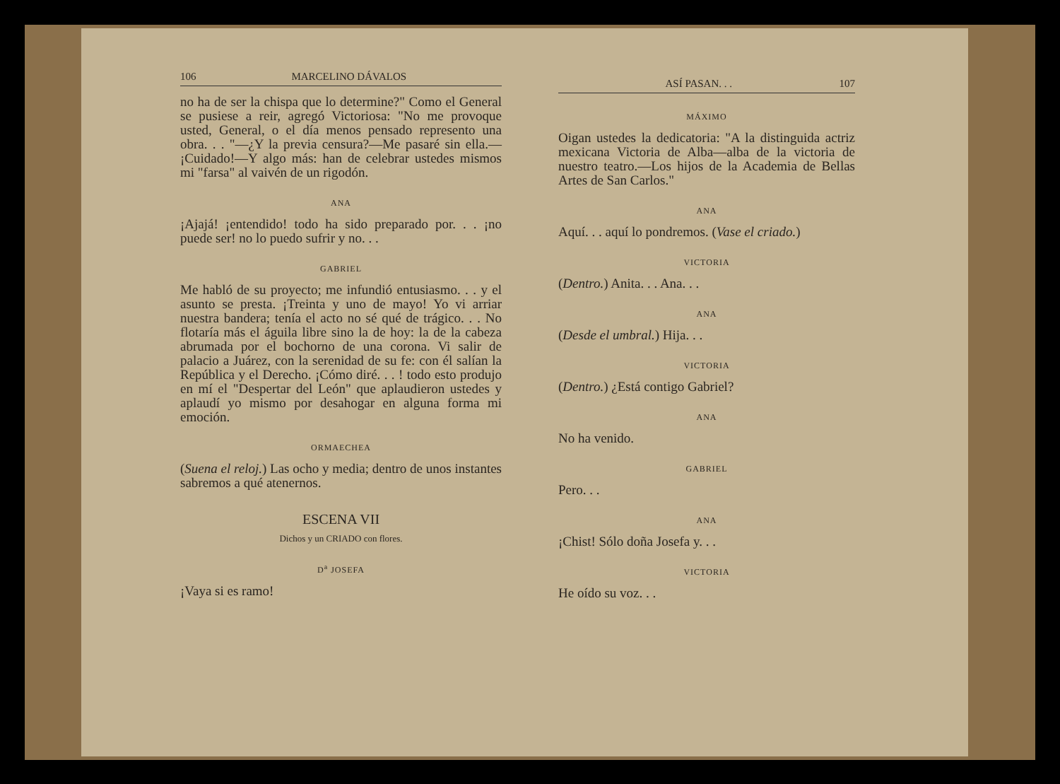106 MARCELINO DÁVALOS
no ha de ser la chispa que lo determine?" Como el General se pusiese a reir, agregó Victoriosa: "No me provoque usted, General, o el día menos pensado represento una obra. . . "—¿Y la previa censura?—Me pasaré sin ella.—¡Cuidado!—Y algo más: han de celebrar ustedes mismos mi "farsa" al vaivén de un rigodón.
ANA
¡Ajajá! ¡entendido! todo ha sido preparado por. . . ¡no puede ser! no lo puedo sufrir y no. . .
GABRIEL
Me habló de su proyecto; me infundió entusiasmo. . . y el asunto se presta. ¡Treinta y uno de mayo! Yo vi arriar nuestra bandera; tenía el acto no sé qué de trágico. . . No flotaría más el águila libre sino la de hoy: la de la cabeza abrumada por el bochorno de una corona. Vi salir de palacio a Juárez, con la serenidad de su fe: con él salían la República y el Derecho. ¡Cómo diré. . . ! todo esto produjo en mí el "Despertar del León" que aplaudieron ustedes y aplaudí yo mismo por desahogar en alguna forma mi emoción.
ORMAECHEA
(Suena el reloj.) Las ocho y media; dentro de unos instantes sabremos a qué atenernos.
ESCENA VII
Dichos y un CRIADO con flores.
D<sup>a</sup> JOSEFA
¡Vaya si es ramo!
ASÍ PASAN. . . 107
MÁXIMO
Oigan ustedes la dedicatoria: "A la distinguida actriz mexicana Victoria de Alba—alba de la victoria de nuestro teatro.—Los hijos de la Academia de Bellas Artes de San Carlos."
ANA
Aquí. . . aquí lo pondremos. (Vase el criado.)
VICTORIA
(Dentro.) Anita. . . Ana. . .
ANA
(Desde el umbral.) Hija. . .
VICTORIA
(Dentro.) ¿Está contigo Gabriel?
ANA
No ha venido.
GABRIEL
Pero. . .
ANA
¡Chist! Sólo doña Josefa y. . .
VICTORIA
He oído su voz. . .